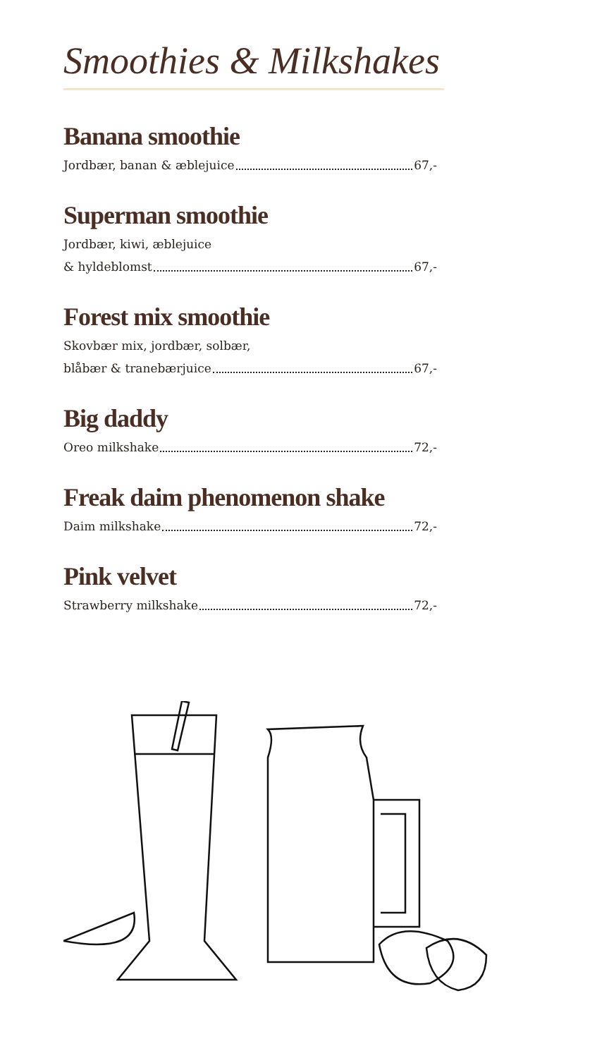Smoothies & Milkshakes
Banana smoothie
Jordbær, banan & æblejuice 67,-
Superman smoothie
Jordbær, kiwi, æblejuice
& hyldeblomst 67,-
Forest mix smoothie
Skovbær mix, jordbær, solbær,
blåbær & tranebærjuice 67,-
Big daddy
Oreo milkshake 72,-
Freak daim phenomenon shake
Daim milkshake 72,-
Pink velvet
Strawberry milkshake 72,-